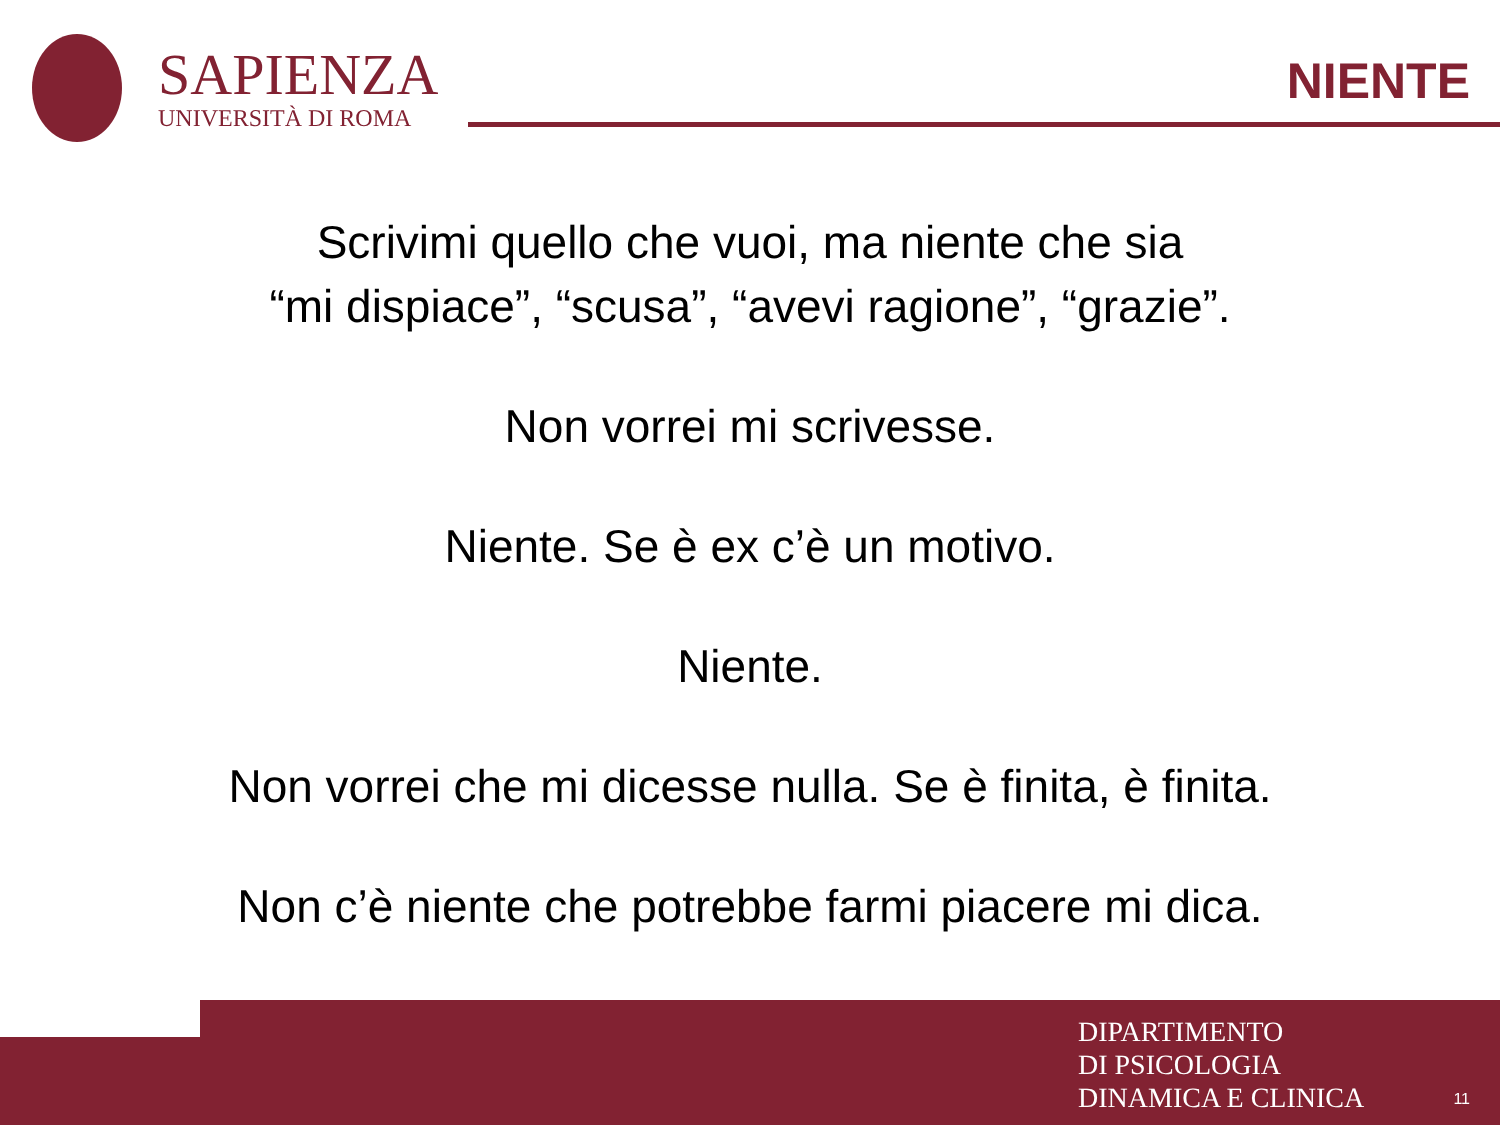SAPIENZA
UNIVERSITÀ DI ROMA
NIENTE
Scrivimi quello che vuoi, ma niente che sia
“mi dispiace”, “scusa”, “avevi ragione”, “grazie”.
Non vorrei mi scrivesse.
Niente. Se è ex c’è un motivo.
Niente.
Non vorrei che mi dicesse nulla. Se è finita, è finita.
Non c’è niente che potrebbe farmi piacere mi dica.
DIPARTIMENTO
DI PSICOLOGIA
DINAMICA E CLINICA
11